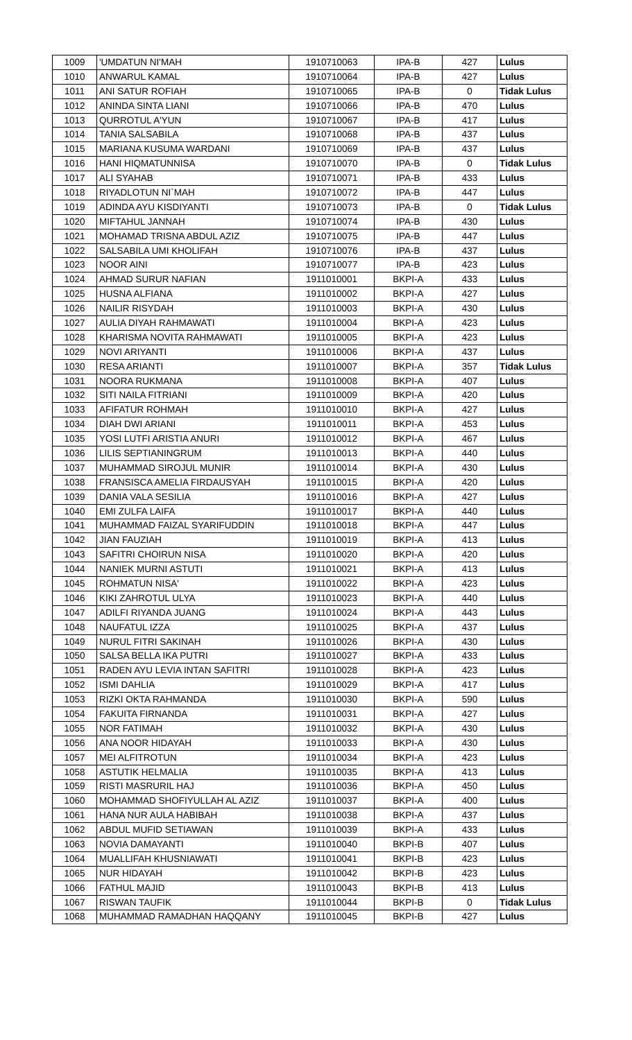| 1009 | 'UMDATUN NI'MAH | 1910710063 | IPA-B | 427 | Lulus |
| 1010 | ANWARUL KAMAL | 1910710064 | IPA-B | 427 | Lulus |
| 1011 | ANI SATUR ROFIAH | 1910710065 | IPA-B | 0 | Tidak Lulus |
| 1012 | ANINDA SINTA LIANI | 1910710066 | IPA-B | 470 | Lulus |
| 1013 | QURROTUL A'YUN | 1910710067 | IPA-B | 417 | Lulus |
| 1014 | TANIA SALSABILA | 1910710068 | IPA-B | 437 | Lulus |
| 1015 | MARIANA KUSUMA WARDANI | 1910710069 | IPA-B | 437 | Lulus |
| 1016 | HANI HIQMATUNNISA | 1910710070 | IPA-B | 0 | Tidak Lulus |
| 1017 | ALI SYAHAB | 1910710071 | IPA-B | 433 | Lulus |
| 1018 | RIYADLOTUN NI`MAH | 1910710072 | IPA-B | 447 | Lulus |
| 1019 | ADINDA AYU KISDIYANTI | 1910710073 | IPA-B | 0 | Tidak Lulus |
| 1020 | MIFTAHUL JANNAH | 1910710074 | IPA-B | 430 | Lulus |
| 1021 | MOHAMAD TRISNA ABDUL AZIZ | 1910710075 | IPA-B | 447 | Lulus |
| 1022 | SALSABILA UMI KHOLIFAH | 1910710076 | IPA-B | 437 | Lulus |
| 1023 | NOOR AINI | 1910710077 | IPA-B | 423 | Lulus |
| 1024 | AHMAD SURUR NAFIAN | 1911010001 | BKPI-A | 433 | Lulus |
| 1025 | HUSNA ALFIANA | 1911010002 | BKPI-A | 427 | Lulus |
| 1026 | NAILIR RISYDAH | 1911010003 | BKPI-A | 430 | Lulus |
| 1027 | AULIA DIYAH RAHMAWATI | 1911010004 | BKPI-A | 423 | Lulus |
| 1028 | KHARISMA NOVITA RAHMAWATI | 1911010005 | BKPI-A | 423 | Lulus |
| 1029 | NOVI ARIYANTI | 1911010006 | BKPI-A | 437 | Lulus |
| 1030 | RESA ARIANTI | 1911010007 | BKPI-A | 357 | Tidak Lulus |
| 1031 | NOORA RUKMANA | 1911010008 | BKPI-A | 407 | Lulus |
| 1032 | SITI NAILA FITRIANI | 1911010009 | BKPI-A | 420 | Lulus |
| 1033 | AFIFATUR ROHMAH | 1911010010 | BKPI-A | 427 | Lulus |
| 1034 | DIAH DWI ARIANI | 1911010011 | BKPI-A | 453 | Lulus |
| 1035 | YOSI LUTFI ARISTIA ANURI | 1911010012 | BKPI-A | 467 | Lulus |
| 1036 | LILIS SEPTIANINGRUM | 1911010013 | BKPI-A | 440 | Lulus |
| 1037 | MUHAMMAD SIROJUL MUNIR | 1911010014 | BKPI-A | 430 | Lulus |
| 1038 | FRANSISCA AMELIA FIRDAUSYAH | 1911010015 | BKPI-A | 420 | Lulus |
| 1039 | DANIA VALA SESILIA | 1911010016 | BKPI-A | 427 | Lulus |
| 1040 | EMI ZULFA LAIFA | 1911010017 | BKPI-A | 440 | Lulus |
| 1041 | MUHAMMAD FAIZAL SYARIFUDDIN | 1911010018 | BKPI-A | 447 | Lulus |
| 1042 | JIAN FAUZIAH | 1911010019 | BKPI-A | 413 | Lulus |
| 1043 | SAFITRI CHOIRUN NISA | 1911010020 | BKPI-A | 420 | Lulus |
| 1044 | NANIEK MURNI ASTUTI | 1911010021 | BKPI-A | 413 | Lulus |
| 1045 | ROHMATUN NISA' | 1911010022 | BKPI-A | 423 | Lulus |
| 1046 | KIKI ZAHROTUL ULYA | 1911010023 | BKPI-A | 440 | Lulus |
| 1047 | ADILFI RIYANDA JUANG | 1911010024 | BKPI-A | 443 | Lulus |
| 1048 | NAUFATUL IZZA | 1911010025 | BKPI-A | 437 | Lulus |
| 1049 | NURUL FITRI SAKINAH | 1911010026 | BKPI-A | 430 | Lulus |
| 1050 | SALSA BELLA IKA PUTRI | 1911010027 | BKPI-A | 433 | Lulus |
| 1051 | RADEN AYU LEVIA INTAN SAFITRI | 1911010028 | BKPI-A | 423 | Lulus |
| 1052 | ISMI DAHLIA | 1911010029 | BKPI-A | 417 | Lulus |
| 1053 | RIZKI OKTA RAHMANDA | 1911010030 | BKPI-A | 590 | Lulus |
| 1054 | FAKUITA FIRNANDA | 1911010031 | BKPI-A | 427 | Lulus |
| 1055 | NOR FATIMAH | 1911010032 | BKPI-A | 430 | Lulus |
| 1056 | ANA NOOR HIDAYAH | 1911010033 | BKPI-A | 430 | Lulus |
| 1057 | MEI ALFITROTUN | 1911010034 | BKPI-A | 423 | Lulus |
| 1058 | ASTUTIK HELMALIA | 1911010035 | BKPI-A | 413 | Lulus |
| 1059 | RISTI MASRURIL HAJ | 1911010036 | BKPI-A | 450 | Lulus |
| 1060 | MOHAMMAD SHOFIYULLAH AL AZIZ | 1911010037 | BKPI-A | 400 | Lulus |
| 1061 | HANA NUR AULA HABIBAH | 1911010038 | BKPI-A | 437 | Lulus |
| 1062 | ABDUL MUFID SETIAWAN | 1911010039 | BKPI-A | 433 | Lulus |
| 1063 | NOVIA DAMAYANTI | 1911010040 | BKPI-B | 407 | Lulus |
| 1064 | MUALLIFAH KHUSNIAWATI | 1911010041 | BKPI-B | 423 | Lulus |
| 1065 | NUR HIDAYAH | 1911010042 | BKPI-B | 423 | Lulus |
| 1066 | FATHUL MAJID | 1911010043 | BKPI-B | 413 | Lulus |
| 1067 | RISWAN TAUFIK | 1911010044 | BKPI-B | 0 | Tidak Lulus |
| 1068 | MUHAMMAD RAMADHAN HAQQANY | 1911010045 | BKPI-B | 427 | Lulus |